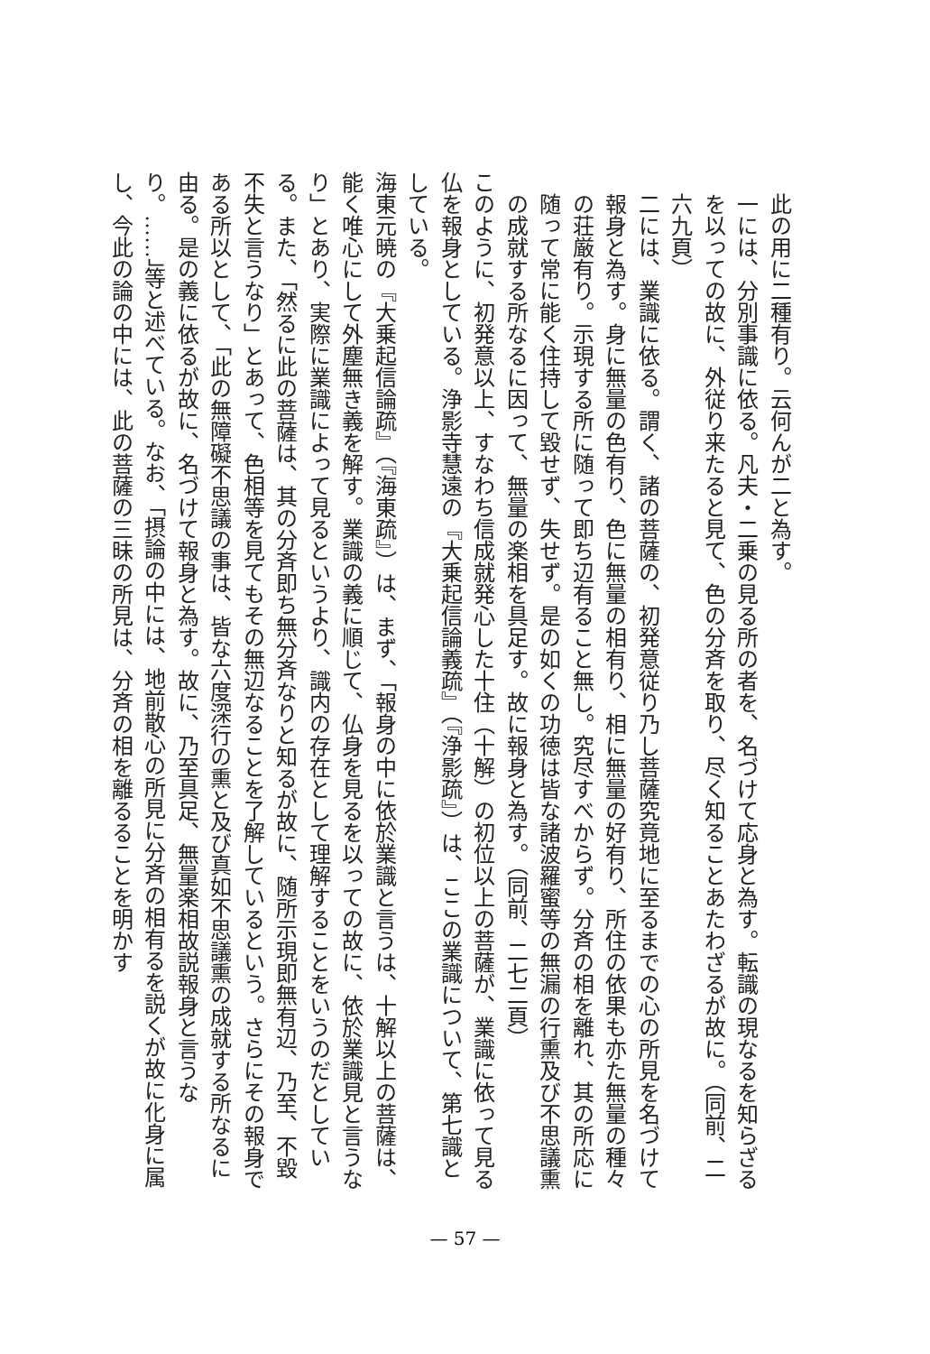此の用に二種有り。云何んが二と為す。
一には、分別事識に依る。凡夫・二乗の見る所の者を、名づけて応身と為す。転識の現なるを知らざるを以っての故に、外従り来たると見て、色の分斉を取り、尽く知ることあたわざるが故に。（同前、二六九頁）
二には、業識に依る。謂く、諸の菩薩の、初発意従り乃し菩薩究竟地に至るまでの心の所見を名づけて報身と為す。身に無量の色有り、色に無量の相有り、相に無量の好有り、所住の依果も亦た無量の種々の荘厳有り。示現する所に随って即ち辺有ること無し。究尽すべからず。分斉の相を離れ、其の所応に随って常に能く住持して毀せず、失せず。是の如くの功徳は皆な諸波羅蜜等の無漏の行熏及び不思議熏の成就する所なるに因って、無量の楽相を具足す。故に報身と為す。（同前、二七二頁）
このように、初発意以上、すなわち信成就発心した十住（十解）の初位以上の菩薩が、業識に依って見る仏を報身としている。浄影寺慧遠の『大乗起信論義疏』（『浄影疏』）は、ここの業識について、第七識としている。
海東元暁の『大乗起信論疏』（『海東疏』）は、まず、「報身の中に依於業識と言うは、十解以上の菩薩は、能く唯心にして外塵無き義を解す。業識の義に順じて、仏身を見るを以っての故に、依於業識見と言うなり」とあり、実際に業識によって見るというより、識内の存在として理解することをいうのだとしている。また、「然るに此の菩薩は、其の分斉即ち無分斉なりと知るが故に、随所示現即無有辺、乃至、不毀不失と言うなり」とあって、色相等を見てもその無辺なることを了解しているという。さらにその報身である所以として、「此の無障礙不思議の事は、皆な六度深行の熏と及び真如不思議熏の成就する所なるに由る。是の義に依るが故に、名づけて報身と為す。故に、乃至具足、無量楽相故説報身と言うなり。……」等と述べている。なお、「摂論の中には、地前散心の所見に分斉の相有るを説くが故に化身に属し、今此の論の中には、此の菩薩の三昧の所見は、分斉の相を離るることを明かす
— 57 —